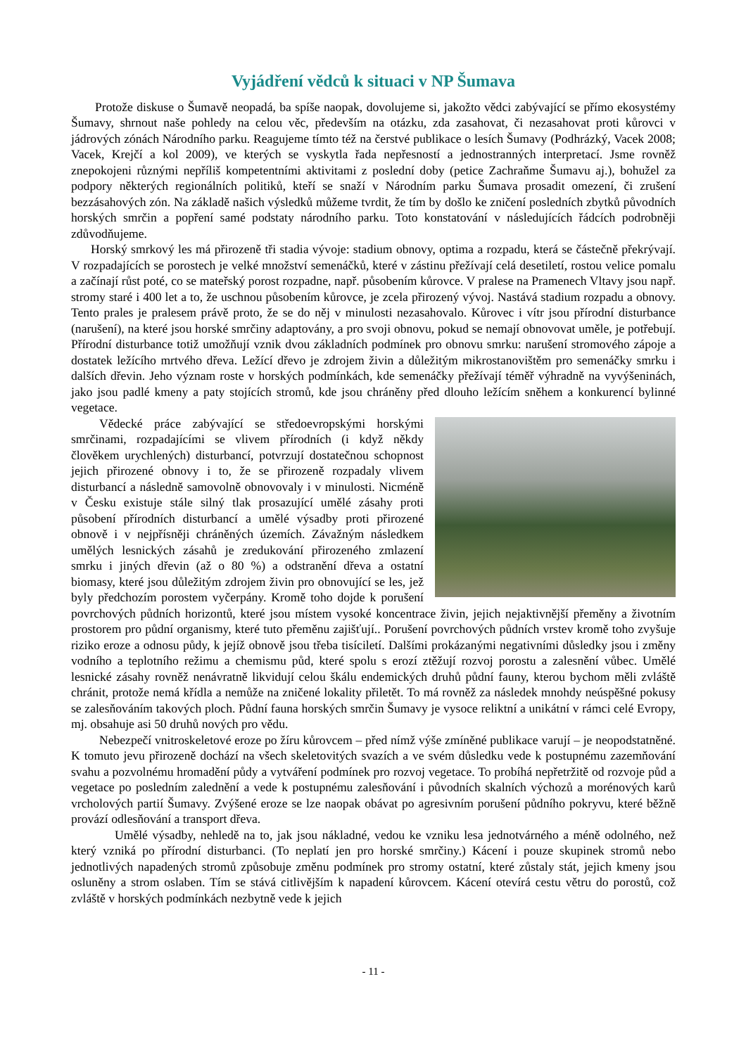Vyjádření vědců k situaci v NP Šumava
Protože diskuse o Šumavě neopadá, ba spíše naopak, dovolujeme si, jakožto vědci zabývající se přímo ekosystémy Šumavy, shrnout naše pohledy na celou věc, především na otázku, zda zasahovat, či nezasahovat proti kůrovci v jádrových zónách Národního parku. Reagujeme tímto též na čerstvé publikace o lesích Šumavy (Podhrázký, Vacek 2008; Vacek, Krejčí a kol 2009), ve kterých se vyskytla řada nepřesností a jednostranných interpretací. Jsme rovněž znepokojeni různými nepříliš kompetentními aktivitami z poslední doby (petice Zachraňme Šumavu aj.), bohužel za podpory některých regionálních politiků, kteří se snaží v Národním parku Šumava prosadit omezení, či zrušení bezzásahových zón. Na základě našich výsledků můžeme tvrdit, že tím by došlo ke zničení posledních zbytků původních horských smrčin a popření samé podstaty národního parku. Toto konstatování v následujících řádcích podrobněji zdůvodňujeme.
Horský smrkový les má přirozeně tři stadia vývoje: stadium obnovy, optima a rozpadu, která se částečně překrývají. V rozpadajících se porostech je velké množství semenáčků, které v zástinu přežívají celá desetiletí, rostou velice pomalu a začínají růst poté, co se mateřský porost rozpadne, např. působením kůrovce. V pralese na Pramenech Vltavy jsou např. stromy staré i 400 let a to, že uschnou působením kůrovce, je zcela přirozený vývoj. Nastává stadium rozpadu a obnovy. Tento prales je pralesem právě proto, že se do něj v minulosti nezasahovalo. Kůrovec i vítr jsou přírodní disturbance (narušení), na které jsou horské smrčiny adaptovány, a pro svoji obnovu, pokud se nemají obnovovat uměle, je potřebují. Přírodní disturbance totiž umožňují vznik dvou základních podmínek pro obnovu smrku: narušení stromového zápoje a dostatek ležícího mrtvého dřeva. Ležící dřevo je zdrojem živin a důležitým mikrostanovištěm pro semenáčky smrku i dalších dřevin. Jeho význam roste v horských podmínkách, kde semenáčky přežívají téměř výhradně na vyvýšeninách, jako jsou padlé kmeny a paty stojících stromů, kde jsou chráněny před dlouho ležícím sněhem a konkurencí bylinné vegetace.
Vědecké práce zabývající se středoevropskými horskými smrčinami, rozpadajícími se vlivem přírodních (i když někdy člověkem urychlených) disturbancí, potvrzují dostatečnou schopnost jejich přirozené obnovy i to, že se přirozeně rozpadaly vlivem disturbancí a následně samovolně obnovovaly i v minulosti. Nicméně v Česku existuje stále silný tlak prosazující umělé zásahy proti působení přírodních disturbancí a umělé výsadby proti přirozené obnově i v nejpřísněji chráněných územích. Závažným následkem umělých lesnických zásahů je zredukování přirozeného zmlazení smrku i jiných dřevin (až o 80 %) a odstranění dřeva a ostatní biomasy, které jsou důležitým zdrojem živin pro obnovující se les, jež byly předchozím porostem vyčerpány. Kromě toho dojde k porušení povrchových půdních horizontů, které jsou místem vysoké koncentrace živin, jejich nejaktivnější přeměny a životním prostorem pro půdní organismy, které tuto přeměnu zajišťují.. Porušení povrchových půdních vrstev kromě toho zvyšuje riziko eroze a odnosu půdy, k jejíž obnově jsou třeba tisíciletí. Dalšími prokázanými negativními důsledky jsou i změny vodního a teplotního režimu a chemismu půd, které spolu s erozí ztěžují rozvoj porostu a zalesnění vůbec. Umělé lesnické zásahy rovněž nenávratně likvidují celou škálu endemických druhů půdní fauny, kterou bychom měli zvláště chránit, protože nemá křídla a nemůže na zničené lokality přiletět. To má rovněž za následek mnohdy neúspěšné pokusy se zalesňováním takových ploch. Půdní fauna horských smrčin Šumavy je vysoce reliktní a unikátní v rámci celé Evropy, mj. obsahuje asi 50 druhů nových pro vědu.
Nebezpečí vnitroskeletové eroze po žíru kůrovcem – před nímž výše zmíněné publikace varují – je neopodstatněné. K tomuto jevu přirozeně dochází na všech skeletovitých svazích a ve svém důsledku vede k postupnému zazemňování svahu a pozvolnému hromadění půdy a vytváření podmínek pro rozvoj vegetace. To probíhá nepřetržitě od rozvoje půd a vegetace po posledním zalednění a vede k postupnému zalesňování i původních skalních výchozů a morénových karů vrcholových partií Šumavy. Zvýšené eroze se lze naopak obávat po agresivním porušení půdního pokryvu, které běžně provází odlesňování a transport dřeva.
Umělé výsadby, nehledě na to, jak jsou nákladné, vedou ke vzniku lesa jednotvárného a méně odolného, než který vzniká po přírodní disturbanci. (To neplatí jen pro horské smrčiny.) Kácení i pouze skupinek stromů nebo jednotlivých napadených stromů způsobuje změnu podmínek pro stromy ostatní, které zůstaly stát, jejich kmeny jsou osluněny a strom oslaben. Tím se stává citlivějším k napadení kůrovcem. Kácení otevírá cestu větru do porostů, což zvláště v horských podmínkách nezbytně vede k jejich
- 11 -